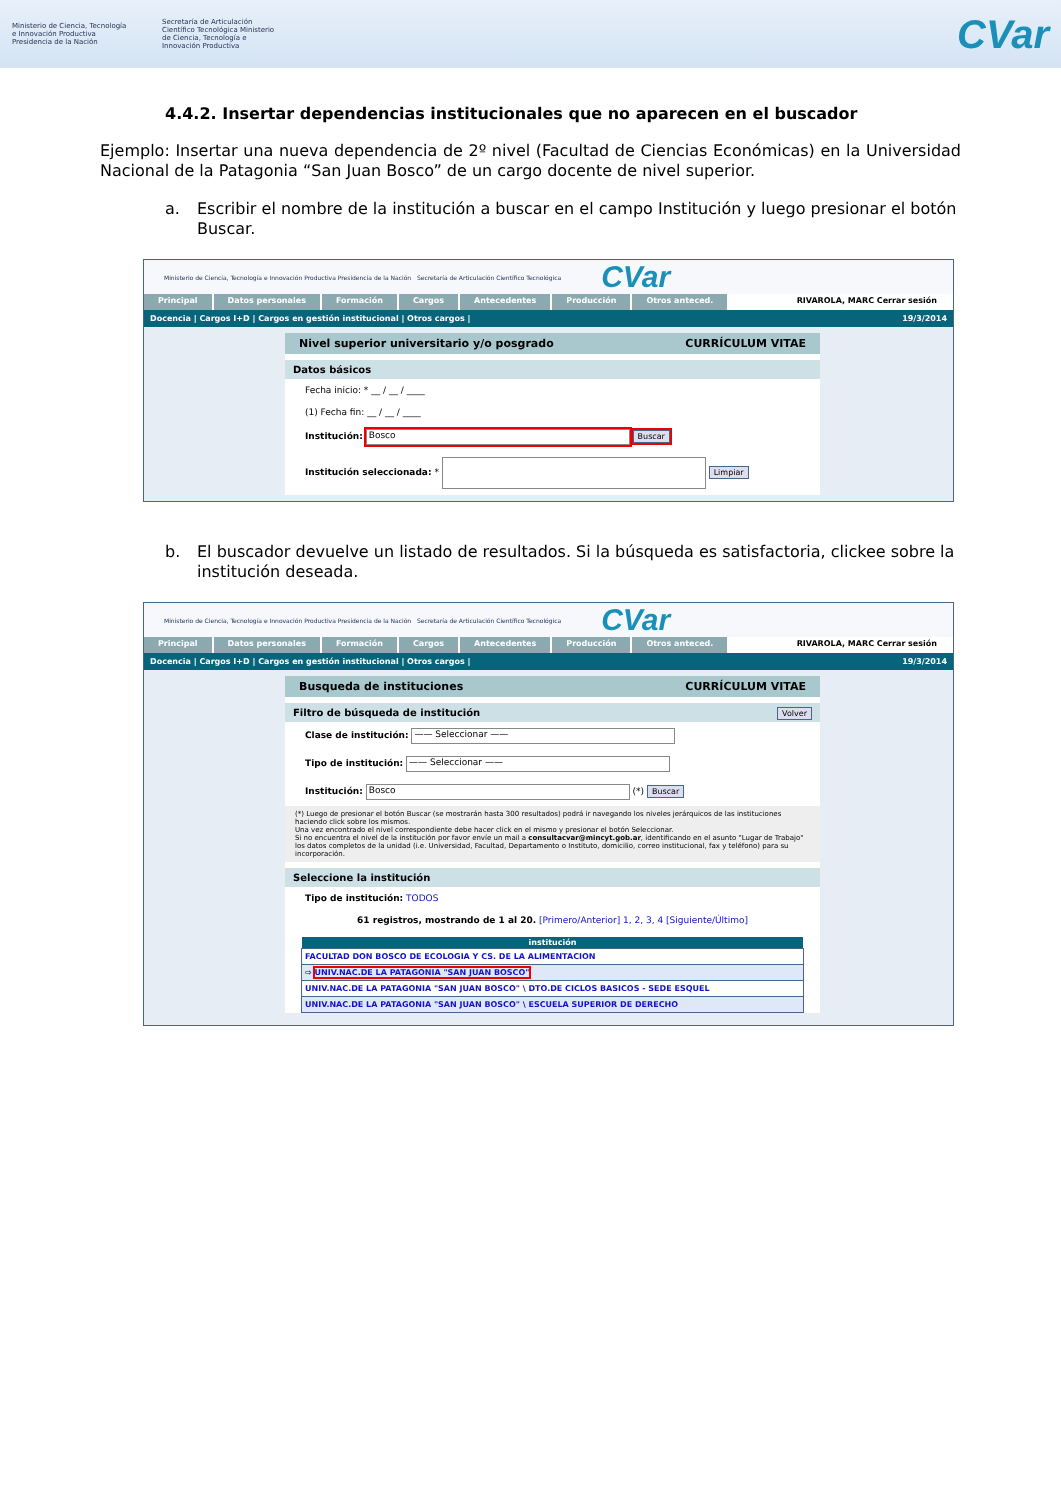Ministerio de Ciencia, Tecnología e Innovación Productiva Presidencia de la Nación
Secretaría de Articulación Científico Tecnológica Ministerio de Ciencia, Tecnología e Innovación Productiva
CVar
4.4.2. Insertar dependencias institucionales que no aparecen en el buscador
Ejemplo: Insertar una nueva dependencia de 2º nivel (Facultad de Ciencias Económicas) en la Universidad Nacional de la Patagonia “San Juan Bosco” de un cargo docente de nivel superior.
a. Escribir el nombre de la institución a buscar en el campo Institución y luego presionar el botón Buscar.
Ministerio de Ciencia, Tecnología e Innovación Productiva Presidencia de la Nación Secretaría de Articulación Científico Tecnológica CVar
Principal Datos personales Formación Cargos Antecedentes Producción Otros anteced. RIVAROLA, MARC Cerrar sesión
Docencia | Cargos I+D | Cargos en gestión institucional | Otros cargos | 19/3/2014
Nivel superior universitario y/o posgrado CURRÍCULUM VITAE
Datos básicos
Fecha inicio: * __ / __ / ____
(1) Fecha fin: __ / __ / ____
Institución: Bosco Buscar
Institución seleccionada: * Limpiar
b. El buscador devuelve un listado de resultados. Si la búsqueda es satisfactoria, clickee sobre la institución deseada.
Ministerio de Ciencia, Tecnología e Innovación Productiva Presidencia de la Nación Secretaría de Articulación Científico Tecnológica CVar
Principal Datos personales Formación Cargos Antecedentes Producción Otros anteced. RIVAROLA, MARC Cerrar sesión
Docencia | Cargos I+D | Cargos en gestión institucional | Otros cargos | 19/3/2014
Busqueda de instituciones CURRÍCULUM VITAE
Filtro de búsqueda de institución Volver
Clase de institución: —— Seleccionar ——
Tipo de institución: —— Seleccionar ——
Institución: Bosco (*) Buscar
(*) Luego de presionar el botón Buscar (se mostrarán hasta 300 resultados) podrá ir navegando los niveles jerárquicos de las instituciones haciendo click sobre los mismos.
Una vez encontrado el nivel correspondiente debe hacer click en el mismo y presionar el botón Seleccionar.
Si no encuentra el nivel de la institución por favor envíe un mail a consultacvar@mincyt.gob.ar, identificando en el asunto "Lugar de Trabajo" los datos completos de la unidad (i.e. Universidad, Facultad, Departamento o Instituto, domicilio, correo institucional, fax y teléfono) para su incorporación.
Seleccione la institución
Tipo de institución: TODOS
61 registros, mostrando de 1 al 20. [Primero/Anterior] 1, 2, 3, 4 [Siguiente/Último]
| institución |
| --- |
| FACULTAD DON BOSCO DE ECOLOGIA Y CS. DE LA ALIMENTACION |
| ⇨ UNIV.NAC.DE LA PATAGONIA "SAN JUAN BOSCO" |
| UNIV.NAC.DE LA PATAGONIA "SAN JUAN BOSCO" \ DTO.DE CICLOS BASICOS - SEDE ESQUEL |
| UNIV.NAC.DE LA PATAGONIA "SAN JUAN BOSCO" \ ESCUELA SUPERIOR DE DERECHO |